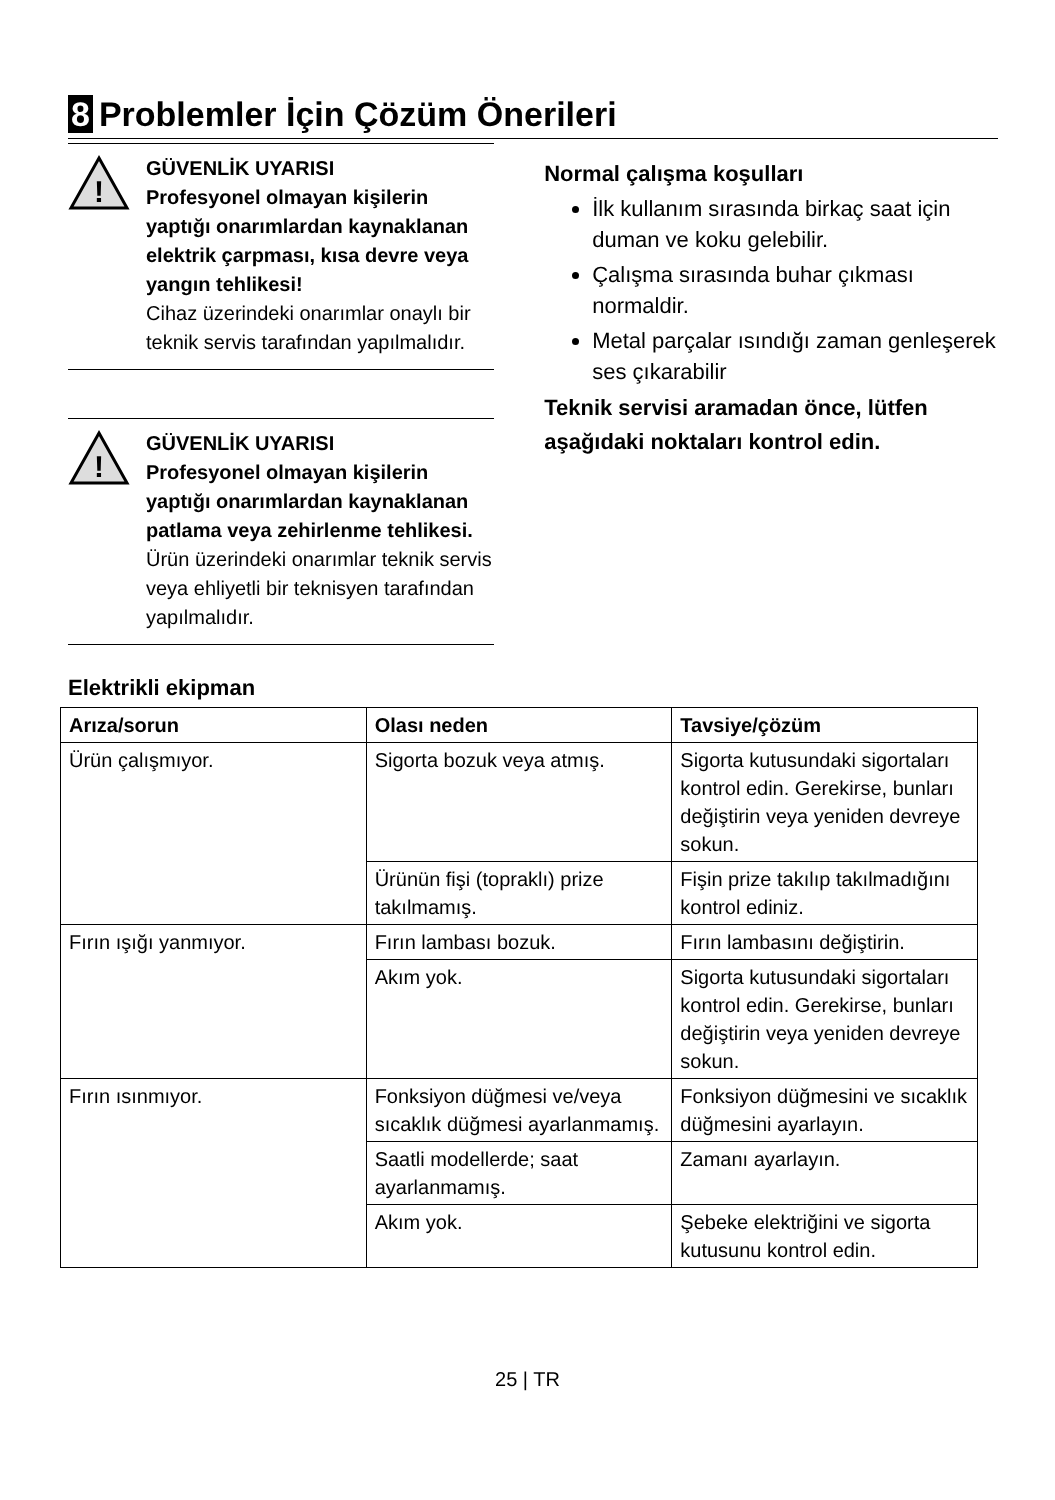8 Problemler İçin Çözüm Önerileri
!
GÜVENLİK UYARISI
Profesyonel olmayan kişilerin yaptığı onarımlardan kaynaklanan elektrik çarpması, kısa devre veya yangın tehlikesi!
Cihaz üzerindeki onarımlar onaylı bir teknik servis tarafından yapılmalıdır.
!
GÜVENLİK UYARISI
Profesyonel olmayan kişilerin yaptığı onarımlardan kaynaklanan patlama veya zehirlenme tehlikesi.
Ürün üzerindeki onarımlar teknik servis veya ehliyetli bir teknisyen tarafından yapılmalıdır.
Normal çalışma koşulları
İlk kullanım sırasında birkaç saat için duman ve koku gelebilir.
Çalışma sırasında buhar çıkması normaldir.
Metal parçalar ısındığı zaman genleşerek ses çıkarabilir
Teknik servisi aramadan önce, lütfen aşağıdaki noktaları kontrol edin.
Elektrikli ekipman
| Arıza/sorun | Olası neden | Tavsiye/çözüm |
| --- | --- | --- |
| Ürün çalışmıyor. | Sigorta bozuk veya atmış. | Sigorta kutusundaki sigortaları kontrol edin. Gerekirse, bunları değiştirin veya yeniden devreye sokun. |
| | Ürünün fişi (topraklı) prize takılmamış. | Fişin prize takılıp takılmadığını kontrol ediniz. |
| Fırın ışığı yanmıyor. | Fırın lambası bozuk. | Fırın lambasını değiştirin. |
| | Akım yok. | Sigorta kutusundaki sigortaları kontrol edin. Gerekirse, bunları değiştirin veya yeniden devreye sokun. |
| Fırın ısınmıyor. | Fonksiyon düğmesi ve/veya sıcaklık düğmesi ayarlanmamış. | Fonksiyon düğmesini ve sıcaklık düğmesini ayarlayın. |
| | Saatli modellerde; saat ayarlanmamış. | Zamanı ayarlayın. |
| | Akım yok. | Şebeke elektriğini ve sigorta kutusunu kontrol edin. |
25 | TR